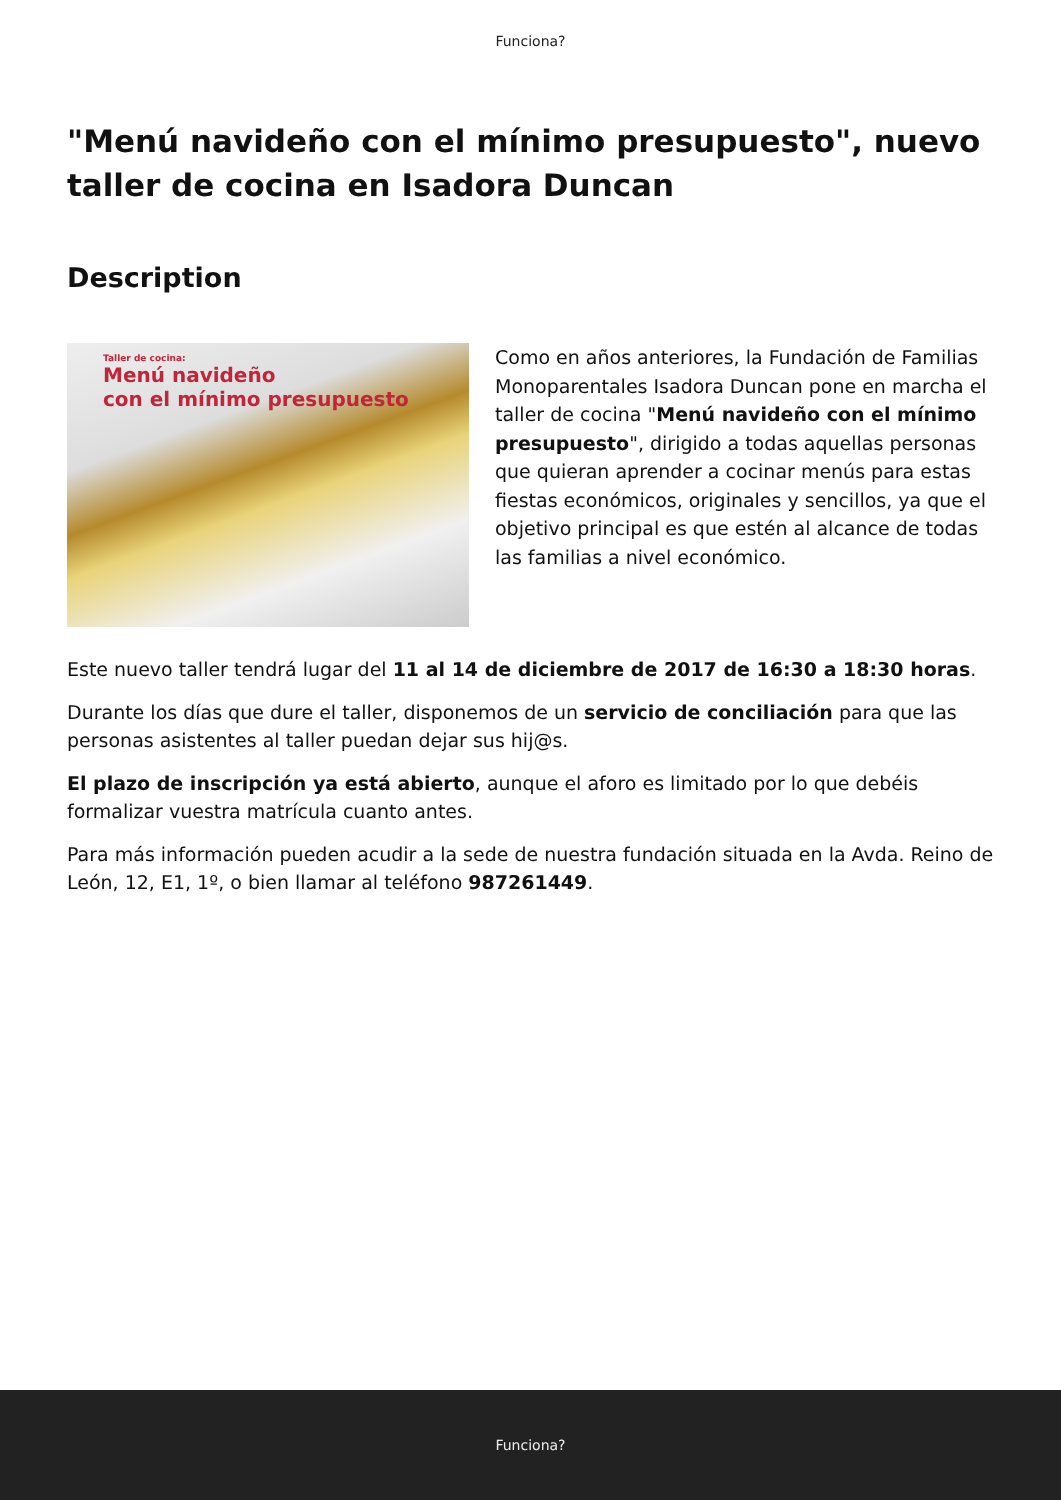Funciona?
"Menú navideño con el mínimo presupuesto", nuevo taller de cocina en Isadora Duncan
Description
Taller de cocina:
Menú navideño
con el mínimo presupuesto
Como en años anteriores, la Fundación de Familias Monoparentales Isadora Duncan pone en marcha el taller de cocina "Menú navideño con el mínimo presupuesto", dirigido a todas aquellas personas que quieran aprender a cocinar menús para estas fiestas económicos, originales y sencillos, ya que el objetivo principal es que estén al alcance de todas las familias a nivel económico.
Este nuevo taller tendrá lugar del 11 al 14 de diciembre de 2017 de 16:30 a 18:30 horas.
Durante los días que dure el taller, disponemos de un servicio de conciliación para que las personas asistentes al taller puedan dejar sus hij@s.
El plazo de inscripción ya está abierto, aunque el aforo es limitado por lo que debéis formalizar vuestra matrícula cuanto antes.
Para más información pueden acudir a la sede de nuestra fundación situada en la Avda. Reino de León, 12, E1, 1º, o bien llamar al teléfono 987261449.
Funciona?